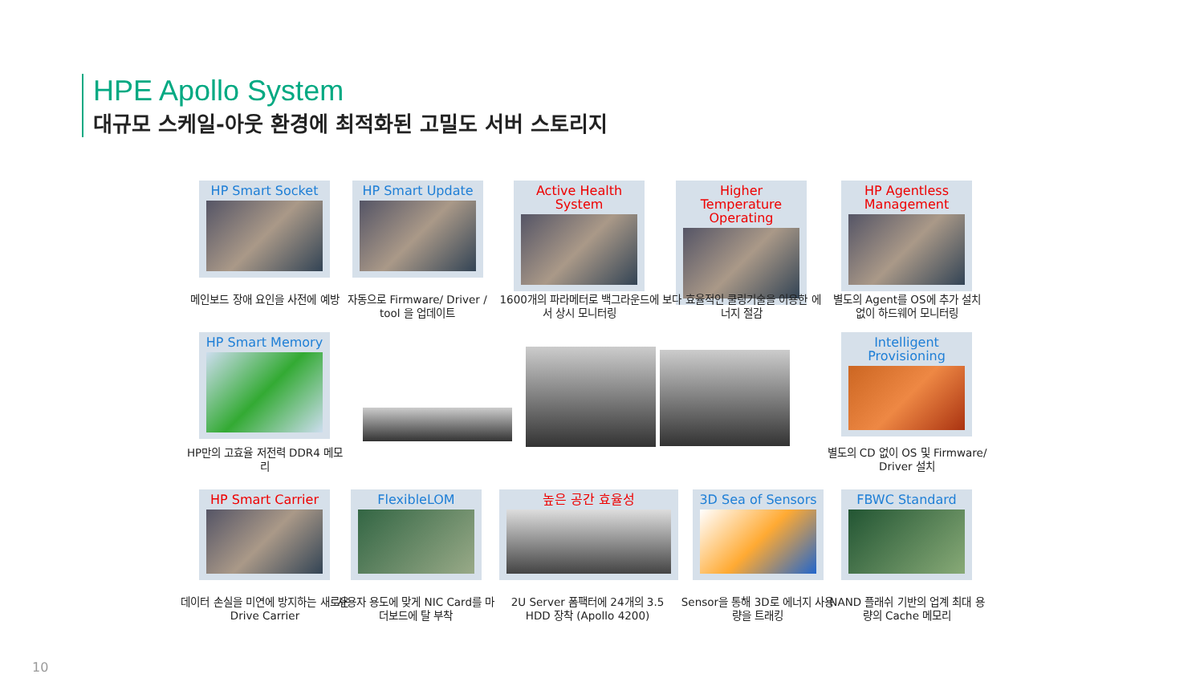HPE Apollo System
대규모 스케일-아웃 환경에 최적화된 고밀도 서버 스토리지
HP Smart Socket
메인보드 장애 요인을 사전에 예방
HP Smart Update
자동으로 Firmware/ Driver / tool 을 업데이트
Active Health System
1600개의 파라메터로 백그라운드에서 상시 모니터링
Higher Temperature Operating
보다 효율적인 쿨링기술을 이용한 에너지 절감
HP Agentless Management
별도의 Agent를 OS에 추가 설치 없이 하드웨어 모니터링
HP Smart Memory
HP만의 고효율 저전력 DDR4 메모리
Intelligent Provisioning
별도의 CD 없이 OS 및 Firmware/ Driver 설치
HP Smart Carrier
데이터 손실을 미연에 방지하는 새로운 Drive Carrier
FlexibleLOM
사용자 용도에 맞게 NIC Card를 마더보드에 탈 부착
높은 공간 효율성
2U Server 폼팩터에 24개의 3.5 HDD 장착 (Apollo 4200)
3D Sea of Sensors
Sensor을 통해 3D로 에너지 사용량을 트래킹
FBWC Standard
NAND 플래쉬 기반의 업계 최대 용량의 Cache 메모리
10